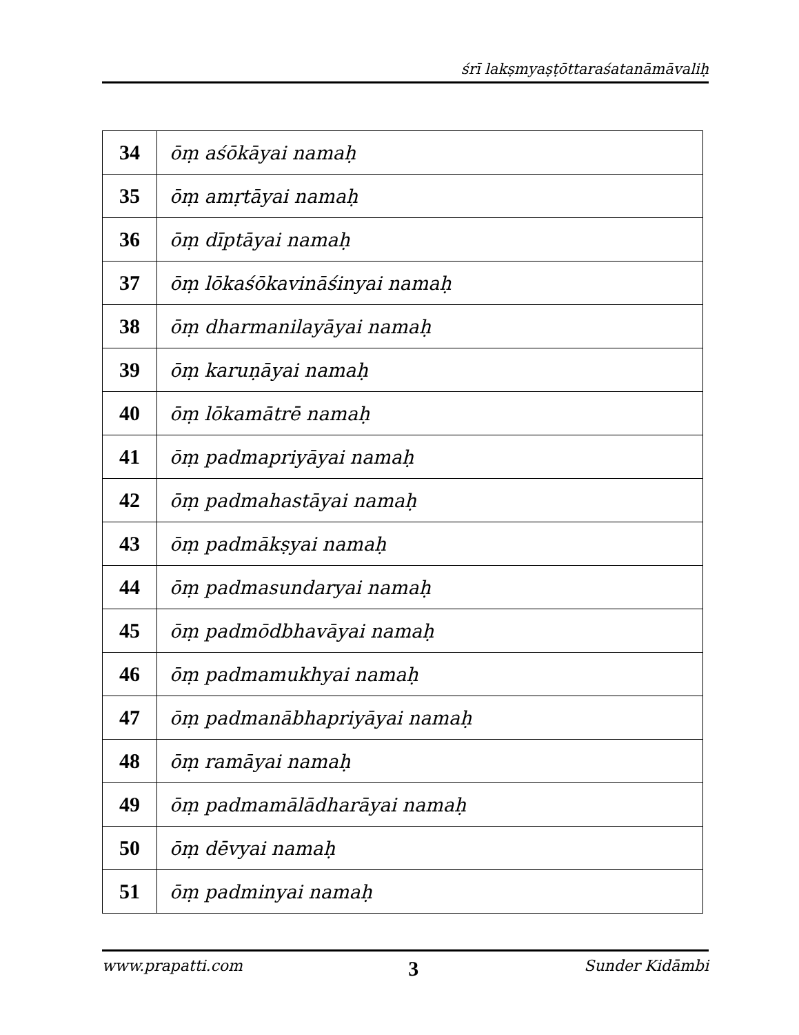śrī lakṣmyaṣṭōttaraśatanāmāvaliḥ
| 34 | ōṃ aśōkāyai namaḥ |
| 35 | ōṃ amṛtāyai namaḥ |
| 36 | ōṃ dīptāyai namaḥ |
| 37 | ōṃ lōkaśōkavināśinyai namaḥ |
| 38 | ōṃ dharmanilayāyai namaḥ |
| 39 | ōṃ karuṇāyai namaḥ |
| 40 | ōṃ lōkamātrē namaḥ |
| 41 | ōṃ padmapriyāyai namaḥ |
| 42 | ōṃ padmahastāyai namaḥ |
| 43 | ōṃ padmākṣyai namaḥ |
| 44 | ōṃ padmasundaryai namaḥ |
| 45 | ōṃ padmōdbhavāyai namaḥ |
| 46 | ōṃ padmamukhyai namaḥ |
| 47 | ōṃ padmanābhapriyāyai namaḥ |
| 48 | ōṃ ramāyai namaḥ |
| 49 | ōṃ padmamālādharāyai namaḥ |
| 50 | ōṃ dēvyai namaḥ |
| 51 | ōṃ padminyai namaḥ |
www.prapatti.com 3 Sunder Kidāmbi